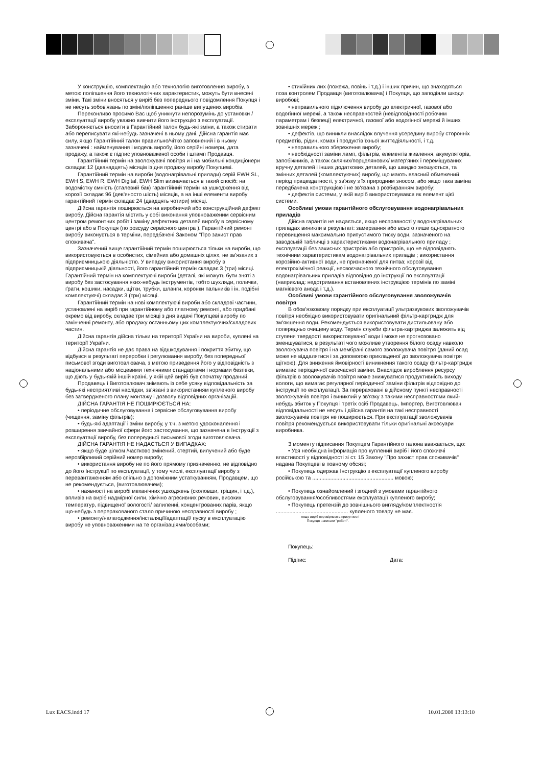У конструкцію, комплектацію або технологію виготовлення виробу, з метою поліпшення його технологічних характеристик, можуть бути внесені зміни. Такі зміни вносяться у виріб без попереднього повідомлення Покупця і не несуть зобов'язань по зміні/поліпшенню раніше випущених виробів.
Переконливо просимо Вас щоб уникнути непорозумінь до установки /експлуатації виробу уважно вивчити його інструкцію з експлуатації. Забороняється вносити в Гарантійний талон будь-які зміни, а також стирати або переписувати які-небудь зазначені в ньому дані. Дійсна гарантія має силу, якщо Гарантійний талон правильно/чітко заповнений і в ньому зазначені : найменування і модель виробу, його серійні номери, дата продажу, а також є підпис уповноваженої особи і штамп Продавця.
Гарантійний термін на зволожувачі повітря и і на мобильні кондиціонери складає 12 (дванадцять) місяців із дня продажу виробу Покупцеві.
Гарантійний термін на вироби (водонагрівальні прилади) серій EWH SL, EWH S, EWH R, EWH Digital, EWH Slim визначається в такий спосіб: на водомістку ємність (сталевий бак) гарантійний термін на ушкодження від корозії складає 96 (дев'яносто шість) місяців, а на інші елементи виробу гарантійний термін складає 24 (двадцять чотири) місяці.
Дійсна гарантія поширюється на виробничий або конструкційний дефект виробу. Дійсна гарантія містить у собі виконання уповноваженим сервісним центром ремонтних робіт і заміну дефектних деталей виробу в сервісному центрі або в Покупця (по розсуду сервісного центра ). Гарантійний ремонт виробу виконується в терміни, передбачені Законом "Про захист прав споживача".
Зазначений вище гарантійний термін поширюється тільки на вироби, що використовуються в особистих, сімейних або домашніх цілях, не зв'язаних з підприємницькою діяльністю. У випадку використання виробу в підприємницькій діяльності, його гарантійний термін складає 3 (три) місяці. Гарантійний термін на комплектуючі вироби (деталі, які можуть бути зняті з виробу без застосування яких-небудь інструментів, тобто шухляди, полички, ґрати, кошики, насадки, щітки, трубки, шланги, коронки пальників і ін. подібні комплектуючі) складає 3 (три) місяці.
Гарантійний термін на нові комплектуючі вироби або складові частини, установлені на виріб при гарантійному або платному ремонті, або придбані окремо від виробу, складає три місяці з дня видачі Покупцеві виробу по закінченні ремонту, або продажу останньому цих комплектуючих/складових частин.
Дійсна гарантія дійсна тільки на території України на вироби, куплені на території України.
Дійсна гарантія не дає права на відшкодування і покриття збитку, що відбувся в результаті переробки і регулювання виробу, без попередньої письмової згоди виготовлювача, з метою приведення його у відповідність з національними або місцевими технічними стандартами і нормами безпеки, що діють у будь-якій іншій країні, у якій цей виріб був спочатку проданий.
Продавець і Виготовлювач знімають із себе усяку відповідальність за будь-які несприятливі наслідки, зв'язані з використанням купленого виробу без затвердженого плану монтажу і дозволу відповідних організацій.
ДІЙСНА ГАРАНТІЯ НЕ ПОШИРЮЄТЬСЯ НА:
• періодичне обслуговування і сервісне обслуговування виробу (чищення, заміну фільтрів);
• будь-які адаптації і зміни виробу, у т.ч. з метою удосконалення і розширення звичайної сфери його застосування, що зазначена в Інструкції з експлуатації виробу, без попередньої письмової згоди виготовлювача.
ДІЙСНА ГАРАНТІЯ НЕ НАДАЄТЬСЯ У ВИПАДКАХ:
• якщо буде цілком /частково змінений, стертий, вилучений або буде нерозбірливий серійний номер виробу;
• використання виробу не по його прямому призначенню, не відповідно до його Інструкції по експлуатації, у тому числі, експлуатації виробу з перевантаженням або спільно з допоміжним устаткуванням, Продавцем, що не рекомендується, (виготовлювачем);
• наявності на виробі механічних ушкоджень (сколовши, тріщин, і т.д.), впливів на виріб надмірної сили, хімічно агресивних речовин, високих температур, підвищеної вологості/ запиленні, концентрованих парів, якщо що-небудь з перерахованого стало причиною несправності виробу ;
• ремонту/налагодження/інсталяції/адаптації/ пуску в експлуатацію виробу не уповноваженими на те організаціями/особами;
• стихійних лих (пожежа, повінь і т.д.) і інших причин, що знаходяться поза контролем Продавця (виготовлювача) і Покупця, що заподіяли шкоди виробові;
• неправильного підключення виробу до електричної, газової або водогінної мережі, а також несправностей (невідповідності робочим параметрам і безпеці) електричної, газової або водогінної мережі й інших зовнішніх мереж ;
• дефектів, що виникли внаслідок влучення усередину виробу сторонніх предметів, рідин, комах і продуктів їхньої життєдіяльності, і т.д.
• неправильного збереження виробу;
• необхідності заміни ламп, фільтрів, елементів живлення, акумуляторів, запобіжників, а також скляних/порцелянових/ матер'яних і переміщуваних вручну деталей і інших додаткових деталей, що швидко зношуються, та змінних деталей (комплектуючих) виробу, що мають власний обмежений період працездатності, у зв'язку з їх природним зносом, або якщо така заміна передбачена конструкцією і не зв'язана з розбиранням виробу;
• дефектів системи, у якій виріб використовувався як елемент цієї системи.
Особливі умови гарантійного обслуговування водонагрівальних приладів
Дійсна гарантія не надається, якщо несправності у водонагрівальних приладах виникли в результаті: замерзання або всього лише однократного перевищення максимально припустимого тиску води, зазначеного на заводській табличці з характеристиками водонагрівального приладу ; експлуатації без захисних пристроїв або пристроїв, що не відповідають технічним характеристикам водонагрівальних приладів ; використання корозійно-активної води, не призначеної для питва; корозії від електрохімічної реакції, несвоєчасного технічного обслуговування водонагрівальних приладів відповідно до інструкції по експлуатації (наприклад: недотримання встановлених інструкцією термінів по заміні магнієвого анода і т.д.).
Особливі умови гарантійного обслуговування зволожувачів повітря
В обов'язковому порядку при експлуатації ультразвукових зволожувачів повітря необхідно використовувати оригінальний фільтр-картридж для зм'якшення води. Рекомендується використовувати дистильовану або попередньо очищену воду. Термін служби фільтра-картриджа залежить від ступеня твердості використовуваної води і може не прогнозовано зменшуватися, в результаті чого можливе утворення білого осаду навколо зволожувача повітря і на мембрані самого зволожувача повітря (даний осад може не віддалятися і за допомогою прикладеної до зволожувача повітря щіткою). Для зниження ймовірності виникнення такого осаду фільтр-картридж вимагає періодичної своєчасної заміни. Внаслідок вироблення ресурсу фільтрів в зволожувачів повітря може знижуватися продуктивність виходу вологи, що вимагає регулярної періодичної заміни фільтрів відповідно до інструкції по експлуатації. За перераховані в дійсному пункті несправності зволожувачів повітря і виниклий у зв'язку з такими несправностями який-небудь збиток у Покупця і третіх осіб Продавець, Імпортер, Виготовлювач відповідальності не несуть і дійсна гарантія на такі несправності зволожувачів повітря не поширюється. При експлуатації зволожувачів повітря рекомендується використовувати тільки оригінальні аксесуари виробника.
З моменту підписання Покупцем Гарантійного талона вважається, що:
• Уся необхідна інформація про куплений виріб і його споживчі властивості у відповідності зі ст. 15 Закону "Про захист прав споживачів" надана Покупцеві в повному обсязі;
• Покупець одержав Інструкцію з експлуатації купленого виробу російською та ...................................................... мовою;
• Покупець ознайомлений і згодний з умовами гарантійного обслуговування/особливостями експлуатації купленого виробу;
• Покупець претензій до зовнішнього вигляду/комплектностія ................................................ купленого товару не має.
якщо виріб перевірявся в присутності
Покупця написати "роботі".
Покупець:
Підпис: Дата:
Lux EACS.indd 17 10.01.2008 13:13:10